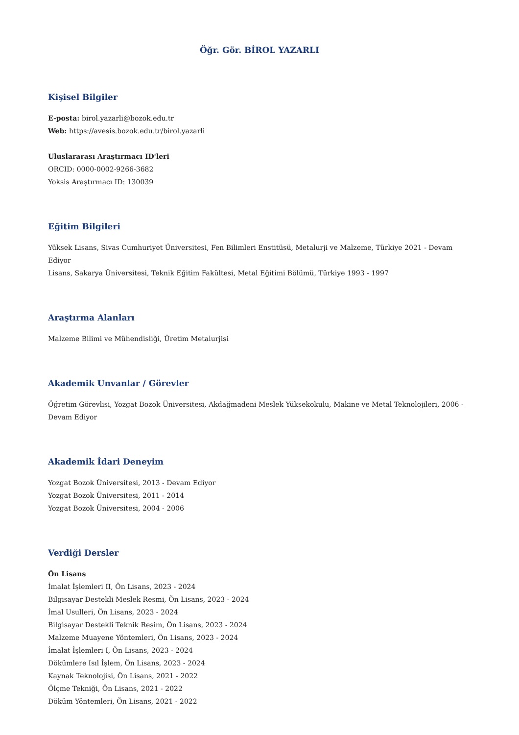Öğr. Gör. BİROL YAZARLI
Kişisel Bilgiler
E-posta: birol.yazarli@bozok.edu.tr
Web: https://avesis.bozok.edu.tr/birol.yazarli
Uluslararası Araştırmacı ID'leri
ORCID: 0000-0002-9266-3682
Yoksis Araştırmacı ID: 130039
Eğitim Bilgileri
Yüksek Lisans, Sivas Cumhuriyet Üniversitesi, Fen Bilimleri Enstitüsü, Metalurji ve Malzeme, Türkiye 2021 - Devam Ediyor
Lisans, Sakarya Üniversitesi, Teknik Eğitim Fakültesi, Metal Eğitimi Bölümü, Türkiye 1993 - 1997
Araştırma Alanları
Malzeme Bilimi ve Mühendisliği, Üretim Metalurjisi
Akademik Unvanlar / Görevler
Öğretim Görevlisi, Yozgat Bozok Üniversitesi, Akdağmadeni Meslek Yüksekokulu, Makine ve Metal Teknolojileri, 2006 - Devam Ediyor
Akademik İdari Deneyim
Yozgat Bozok Üniversitesi, 2013 - Devam Ediyor
Yozgat Bozok Üniversitesi, 2011 - 2014
Yozgat Bozok Üniversitesi, 2004 - 2006
Verdiği Dersler
Ön Lisans
İmalat İşlemleri II, Ön Lisans, 2023 - 2024
Bilgisayar Destekli Meslek Resmi, Ön Lisans, 2023 - 2024
İmal Usulleri, Ön Lisans, 2023 - 2024
Bilgisayar Destekli Teknik Resim, Ön Lisans, 2023 - 2024
Malzeme Muayene Yöntemleri, Ön Lisans, 2023 - 2024
İmalat İşlemleri I, Ön Lisans, 2023 - 2024
Dökümlere Isıl İşlem, Ön Lisans, 2023 - 2024
Kaynak Teknolojisi, Ön Lisans, 2021 - 2022
Ölçme Tekniği, Ön Lisans, 2021 - 2022
Döküm Yöntemleri, Ön Lisans, 2021 - 2022